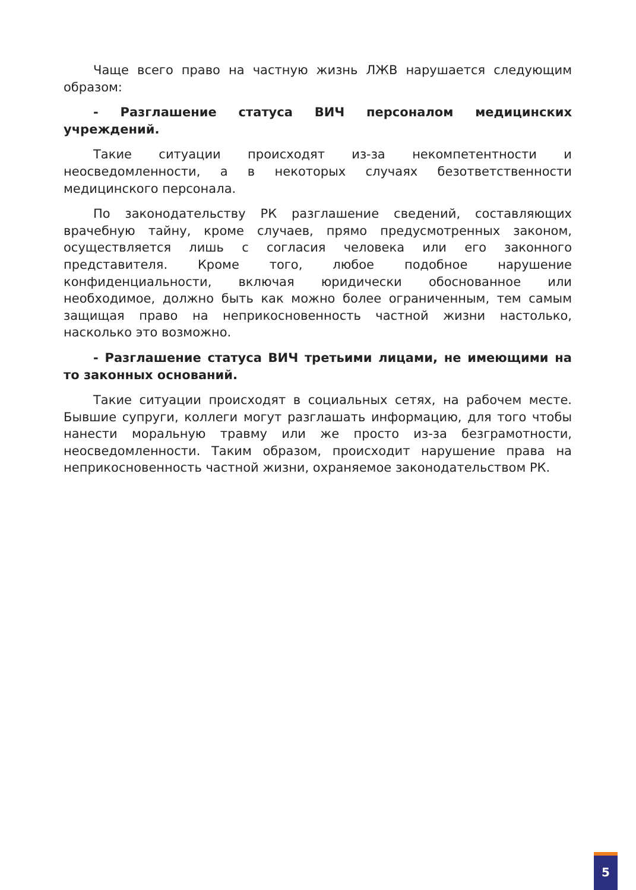Чаще всего право на частную жизнь ЛЖВ нарушается следующим образом:
- Разглашение статуса ВИЧ персоналом медицинских учреждений.
Такие ситуации происходят из-за некомпетентности и неосведомленности, а в некоторых случаях безответственности медицинского персонала.
По законодательству РК разглашение сведений, составляющих врачебную тайну, кроме случаев, прямо предусмотренных законом, осуществляется лишь с согласия человека или его законного представителя. Кроме того, любое подобное нарушение конфиденциальности, включая юридически обоснованное или необходимое, должно быть как можно более ограниченным, тем самым защищая право на неприкосновенность частной жизни настолько, насколько это возможно.
- Разглашение статуса ВИЧ третьими лицами, не имеющими на то законных оснований.
Такие ситуации происходят в социальных сетях, на рабочем месте. Бывшие супруги, коллеги могут разглашать информацию, для того чтобы нанести моральную травму или же просто из-за безграмотности, неосведомленности. Таким образом, происходит нарушение права на неприкосновенность частной жизни, охраняемое законодательством РК.
5